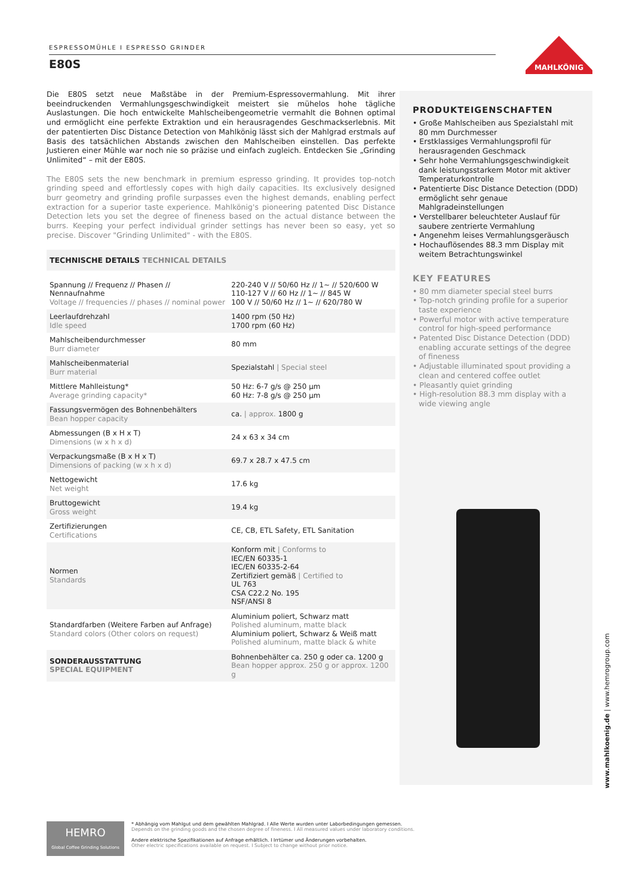ESPRESSOMÜHLE I ESPRESSO GRINDER
E80S
MAHLKÖNIG
Die E80S setzt neue Maßstäbe in der Premium-Espressovermahlung. Mit ihrer beeindruckenden Vermahlungsgeschwindigkeit meistert sie mühelos hohe tägliche Auslastungen. Die hoch entwickelte Mahlscheibengeometrie vermahlt die Bohnen optimal und ermöglicht eine perfekte Extraktion und ein herausragendes Geschmackserlebnis. Mit der patentierten Disc Distance Detection von Mahlkönig lässt sich der Mahlgrad erstmals auf Basis des tatsächlichen Abstands zwischen den Mahlscheiben einstellen. Das perfekte Justieren einer Mühle war noch nie so präzise und einfach zugleich. Entdecken Sie „Grinding Unlimited“ – mit der E80S.
The E80S sets the new benchmark in premium espresso grinding. It provides top-notch grinding speed and effortlessly copes with high daily capacities. Its exclusively designed burr geometry and grinding profile surpasses even the highest demands, enabling perfect extraction for a superior taste experience. Mahlkönig's pioneering patented Disc Distance Detection lets you set the degree of fineness based on the actual distance between the burrs. Keeping your perfect individual grinder settings has never been so easy, yet so precise. Discover "Grinding Unlimited" - with the E80S.
TECHNISCHE DETAILS TECHNICAL DETAILS
| Spannung // Frequenz // Phasen // Nennaufnahme Voltage // frequencies // phases // nominal power | 220-240 V // 50/60 Hz // 1~ // 520/600 W 110-127 V // 60 Hz // 1~ // 845 W 100 V // 50/60 Hz // 1~ // 620/780 W |
| Leerlaufdrehzahl Idle speed | 1400 rpm (50 Hz) 1700 rpm (60 Hz) |
| Mahlscheibendurchmesser Burr diameter | 80 mm |
| Mahlscheibenmaterial Burr material | Spezialstahl / Special steel |
| Mittlere Mahlleistung* Average grinding capacity* | 50 Hz: 6-7 g/s @ 250 µm 60 Hz: 7-8 g/s @ 250 µm |
| Fassungsvermögen des Bohnenbehälters Bean hopper capacity | ca. / approx. 1800 g |
| Abmessungen (B x H x T) Dimensions (w x h x d) | 24 x 63 x 34 cm |
| Verpackungsmaße (B x H x T) Dimensions of packing (w x h x d) | 69.7 x 28.7 x 47.5 cm |
| Nettogewicht Net weight | 17.6 kg |
| Bruttogewicht Gross weight | 19.4 kg |
| Zertifizierungen Certifications | CE, CB, ETL Safety, ETL Sanitation |
| Normen Standards | Konform mit / Conforms to IEC/EN 60335-1 IEC/EN 60335-2-64 Zertifiziert gemäß / Certified to UL 763 CSA C22.2 No. 195 NSF/ANSI 8 |
| Standardfarben (Weitere Farben auf Anfrage) Standard colors (Other colors on request) | Aluminium poliert, Schwarz matt Polished aluminum, matte black Aluminium poliert, Schwarz & Weiß matt Polished aluminum, matte black & white |
| SONDERAUSSTATTUNG SPECIAL EQUIPMENT | Bohnenbehälter ca. 250 g oder ca. 1200 g Bean hopper approx. 250 g or approx. 1200 g |
PRODUKTEIGENSCHAFTEN
• Große Mahlscheiben aus Spezialstahl mit 80 mm Durchmesser
• Erstklassiges Vermahlungsprofil für herausragenden Geschmack
• Sehr hohe Vermahlungsgeschwindigkeit dank leistungsstarkem Motor mit aktiver Temperaturkontrolle
• Patentierte Disc Distance Detection (DDD) ermöglicht sehr genaue Mahlgradeinstellungen
• Verstellbarer beleuchteter Auslauf für saubere zentrierte Vermahlung
• Angenehm leises Vermahlungsgeräusch
• Hochauflösendes 88.3 mm Display mit weitem Betrachtungswinkel
KEY FEATURES
• 80 mm diameter special steel burrs
• Top-notch grinding profile for a superior taste experience
• Powerful motor with active temperature control for high-speed performance
• Patented Disc Distance Detection (DDD) enabling accurate settings of the degree of fineness
• Adjustable illuminated spout providing a clean and centered coffee outlet
• Pleasantly quiet grinding
• High-resolution 88.3 mm display with a wide viewing angle
www.mahlkoenig.de | www.hemrogroup.com
HEMRO
Global Coffee Grinding Solutions
* Abhängig vom Mahlgut und dem gewählten Mahlgrad. I Alle Werte wurden unter Laborbedingungen gemessen.
Depends on the grinding goods and the chosen degree of fineness. I All measured values under laboratory conditions.
Andere elektrische Spezifikationen auf Anfrage erhältlich. I Irrtümer und Änderungen vorbehalten.
Other electric specifications available on request. I Subject to change without prior notice.